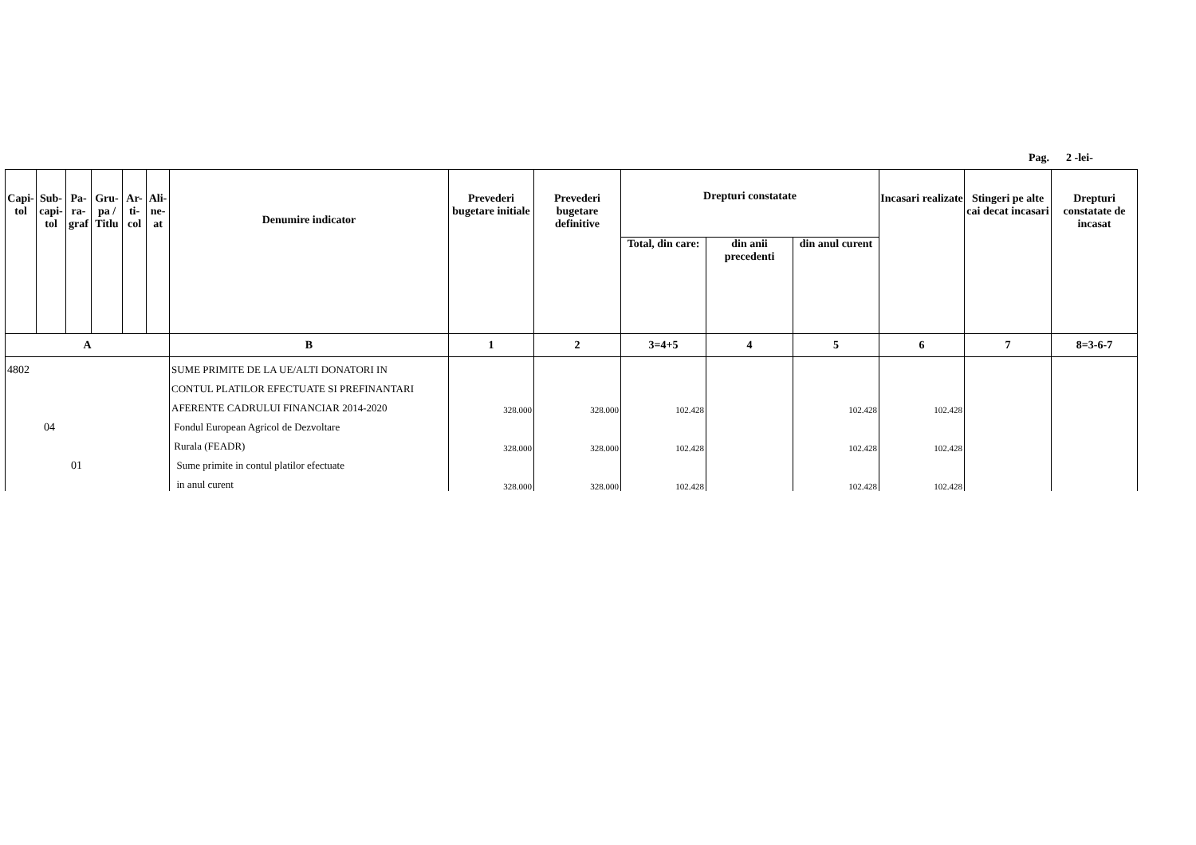Pag. 2 -lei-
| Capi- tol | Sub- capi- tol | Pa- ra- graf | Gru- pa / Titlu | Ar- ti- col | Ali- ne- at | Denumire indicator | Prevederi bugetare initiale | Prevederi bugetare definitive | Drepturi constatate | | | Incasari realizate | Stingeri pe alte cai decat incasari | Drepturi constatate de incasat |
| --- | --- | --- | --- | --- | --- | --- | --- | --- | --- | --- | --- | --- | --- | --- |
| | | | | | | | | | Total, din care: | din anii precedenti | din anul curent | | | |
| A | | | | | | B | 1 | 2 | 3=4+5 | 4 | 5 | 6 | 7 | 8=3-6-7 |
| 4802 | | | | | | SUME PRIMITE DE LA UE/ALTI DONATORI IN | | | | | | | | |
| | | | | | | CONTUL PLATILOR EFECTUATE SI PREFINANTARI | | | | | | | | |
| | | | | | | AFERENTE CADRULUI FINANCIAR 2014-2020 | 328.000 | 328.000 | 102.428 | | 102.428 | 102.428 | | |
| 04 | | | | | | Fondul European Agricol de Dezvoltare | | | | | | | | |
| | | | | | | Rurala (FEADR) | 328.000 | 328.000 | 102.428 | | 102.428 | 102.428 | | |
| 01 | | | | | | Sume primite in contul platilor efectuate | | | | | | | | |
| | | | | | | in anul curent | 328.000 | 328.000 | 102.428 | | 102.428 | 102.428 | | |